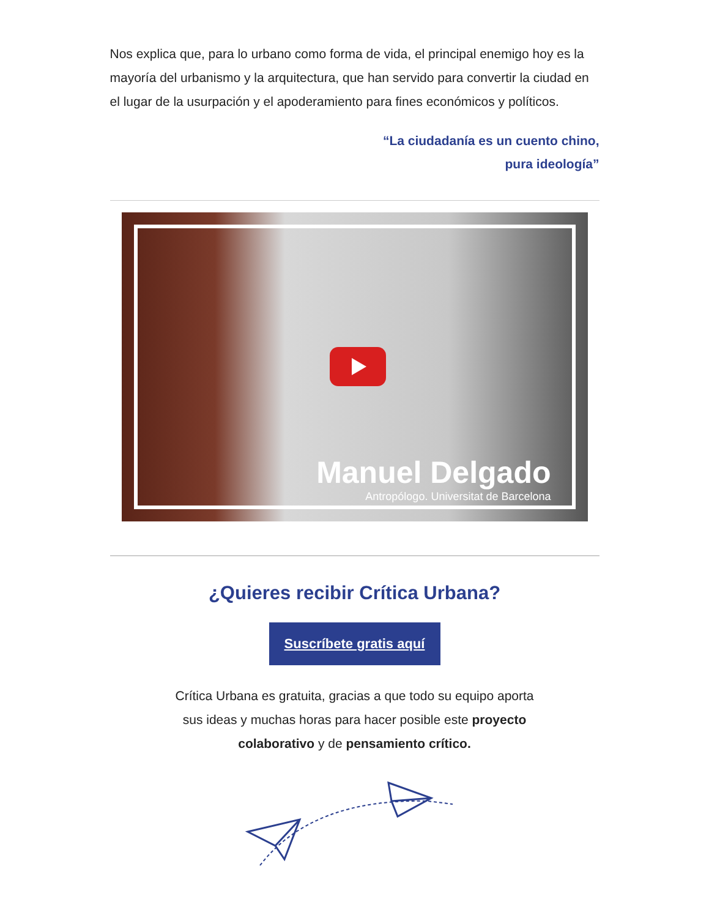Nos explica que, para lo urbano como forma de vida, el principal enemigo hoy es la mayoría del urbanismo y la arquitectura, que han servido para convertir la ciudad en el lugar de la usurpación y el apoderamiento para fines económicos y políticos.
“La ciudadanía es un cuento chino,
pura ideología”
Manuel Delgado
Antropólogo. Universitat de Barcelona
¿Quieres recibir Crítica Urbana?
Suscríbete gratis aquí
Crítica Urbana es gratuita, gracias a que todo su equipo aporta sus ideas y muchas horas para hacer posible este proyecto colaborativo y de pensamiento crítico.